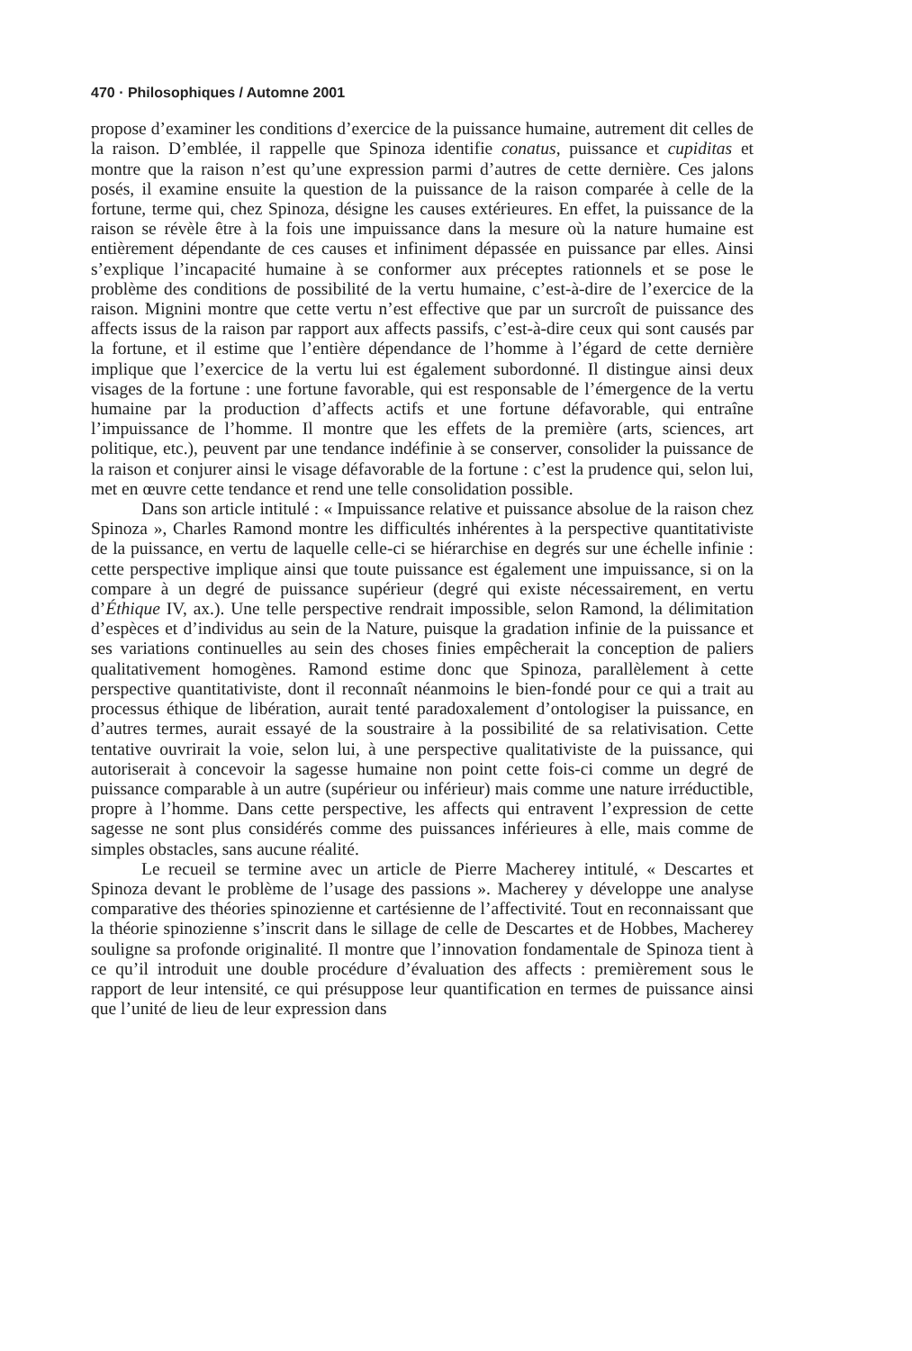470 · Philosophiques / Automne 2001
propose d’examiner les conditions d’exercice de la puissance humaine, autrement dit celles de la raison. D’emblée, il rappelle que Spinoza identifie conatus, puissance et cupiditas et montre que la raison n’est qu’une expression parmi d’autres de cette dernière. Ces jalons posés, il examine ensuite la question de la puissance de la raison comparée à celle de la fortune, terme qui, chez Spinoza, désigne les causes extérieures. En effet, la puissance de la raison se révèle être à la fois une impuissance dans la mesure où la nature humaine est entièrement dépendante de ces causes et infiniment dépassée en puissance par elles. Ainsi s’explique l’incapacité humaine à se conformer aux préceptes rationnels et se pose le problème des conditions de possibilité de la vertu humaine, c’est-à-dire de l’exercice de la raison. Mignini montre que cette vertu n’est effective que par un surcroît de puissance des affects issus de la raison par rapport aux affects passifs, c’est-à-dire ceux qui sont causés par la fortune, et il estime que l’entière dépendance de l’homme à l’égard de cette dernière implique que l’exercice de la vertu lui est également subordonné. Il distingue ainsi deux visages de la fortune : une fortune favorable, qui est responsable de l’émergence de la vertu humaine par la production d’affects actifs et une fortune défavorable, qui entraîne l’impuissance de l’homme. Il montre que les effets de la première (arts, sciences, art politique, etc.), peuvent par une tendance indéfinie à se conserver, consolider la puissance de la raison et conjurer ainsi le visage défavorable de la fortune : c’est la prudence qui, selon lui, met en œuvre cette tendance et rend une telle consolidation possible.
Dans son article intitulé : « Impuissance relative et puissance absolue de la raison chez Spinoza », Charles Ramond montre les difficultés inhérentes à la perspective quantitativiste de la puissance, en vertu de laquelle celle-ci se hiérarchise en degrés sur une échelle infinie : cette perspective implique ainsi que toute puissance est également une impuissance, si on la compare à un degré de puissance supérieur (degré qui existe nécessairement, en vertu d’Éthique IV, ax.). Une telle perspective rendrait impossible, selon Ramond, la délimitation d’espèces et d’individus au sein de la Nature, puisque la gradation infinie de la puissance et ses variations continuelles au sein des choses finies empêcherait la conception de paliers qualitativement homogènes. Ramond estime donc que Spinoza, parallèlement à cette perspective quantitativiste, dont il reconnaît néanmoins le bien-fondé pour ce qui a trait au processus éthique de libération, aurait tenté paradoxalement d’ontologiser la puissance, en d’autres termes, aurait essayé de la soustraire à la possibilité de sa relativisation. Cette tentative ouvrirait la voie, selon lui, à une perspective qualitativiste de la puissance, qui autoriserait à concevoir la sagesse humaine non point cette fois-ci comme un degré de puissance comparable à un autre (supérieur ou inférieur) mais comme une nature irréductible, propre à l’homme. Dans cette perspective, les affects qui entravent l’expression de cette sagesse ne sont plus considérés comme des puissances inférieures à elle, mais comme de simples obstacles, sans aucune réalité.
Le recueil se termine avec un article de Pierre Macherey intitulé, « Descartes et Spinoza devant le problème de l’usage des passions ». Macherey y développe une analyse comparative des théories spinozienne et cartésienne de l’affectivité. Tout en reconnaissant que la théorie spinozienne s’inscrit dans le sillage de celle de Descartes et de Hobbes, Macherey souligne sa profonde originalité. Il montre que l’innovation fondamentale de Spinoza tient à ce qu’il introduit une double procédure d’évaluation des affects : premièrement sous le rapport de leur intensité, ce qui présuppose leur quantification en termes de puissance ainsi que l’unité de lieu de leur expression dans